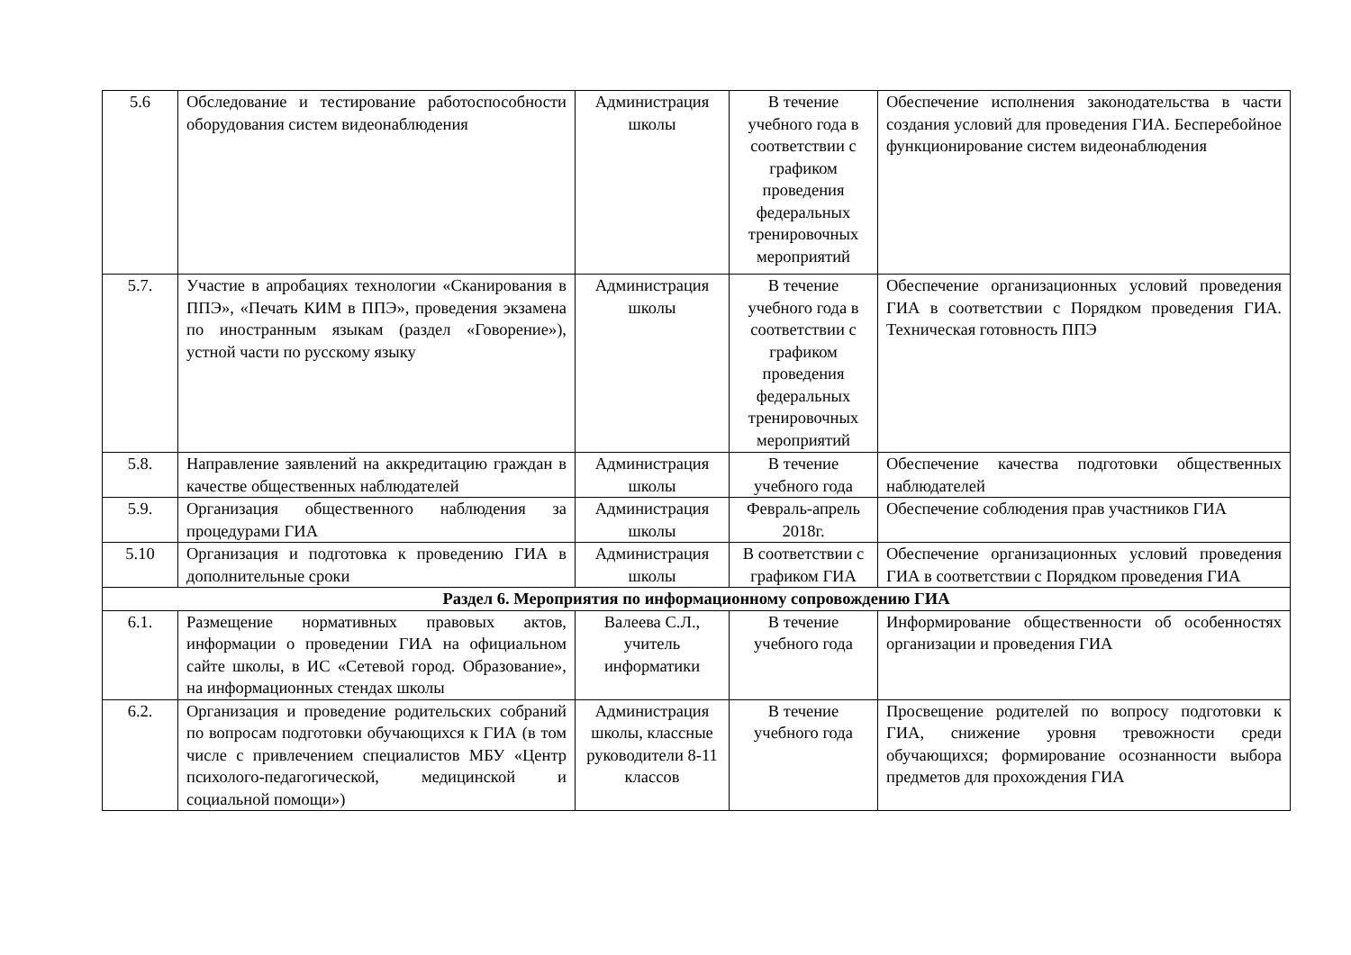| 5.6 | Обследование и тестирование работоспособности оборудования систем видеонаблюдения | Администрация школы | В течение учебного года в соответствии с графиком проведения федеральных тренировочных мероприятий | Обеспечение исполнения законодательства в части создания условий для проведения ГИА. Бесперебойное функционирование систем видеонаблюдения |
| 5.7. | Участие в апробациях технологии «Сканирования в ППЭ», «Печать КИМ в ППЭ», проведения экзамена по иностранным языкам (раздел «Говорение»), устной части по русскому языку | Администрация школы | В течение учебного года в соответствии с графиком проведения федеральных тренировочных мероприятий | Обеспечение организационных условий проведения ГИА в соответствии с Порядком проведения ГИА. Техническая готовность ППЭ |
| 5.8. | Направление заявлений на аккредитацию граждан в качестве общественных наблюдателей | Администрация школы | В течение учебного года | Обеспечение качества подготовки общественных наблюдателей |
| 5.9. | Организация общественного наблюдения за процедурами ГИА | Администрация школы | Февраль-апрель 2018г. | Обеспечение соблюдения прав участников ГИА |
| 5.10 | Организация и подготовка к проведению ГИА в дополнительные сроки | Администрация школы | В соответствии с графиком ГИА | Обеспечение организационных условий проведения ГИА в соответствии с Порядком проведения ГИА |
| Раздел 6. Мероприятия по информационному сопровождению ГИА | | | | |
| 6.1. | Размещение нормативных правовых актов, информации о проведении ГИА на официальном сайте школы, в ИС «Сетевой город. Образование», на информационных стендах школы | Валеева С.Л., учитель информатики | В течение учебного года | Информирование общественности об особенностях организации и проведения ГИА |
| 6.2. | Организация и проведение родительских собраний по вопросам подготовки обучающихся к ГИА (в том числе с привлечением специалистов МБУ «Центр психолого-педагогической, медицинской и социальной помощи») | Администрация школы, классные руководители 8-11 классов | В течение учебного года | Просвещение родителей по вопросу подготовки к ГИА, снижение уровня тревожности среди обучающихся; формирование осознанности выбора предметов для прохождения ГИА |